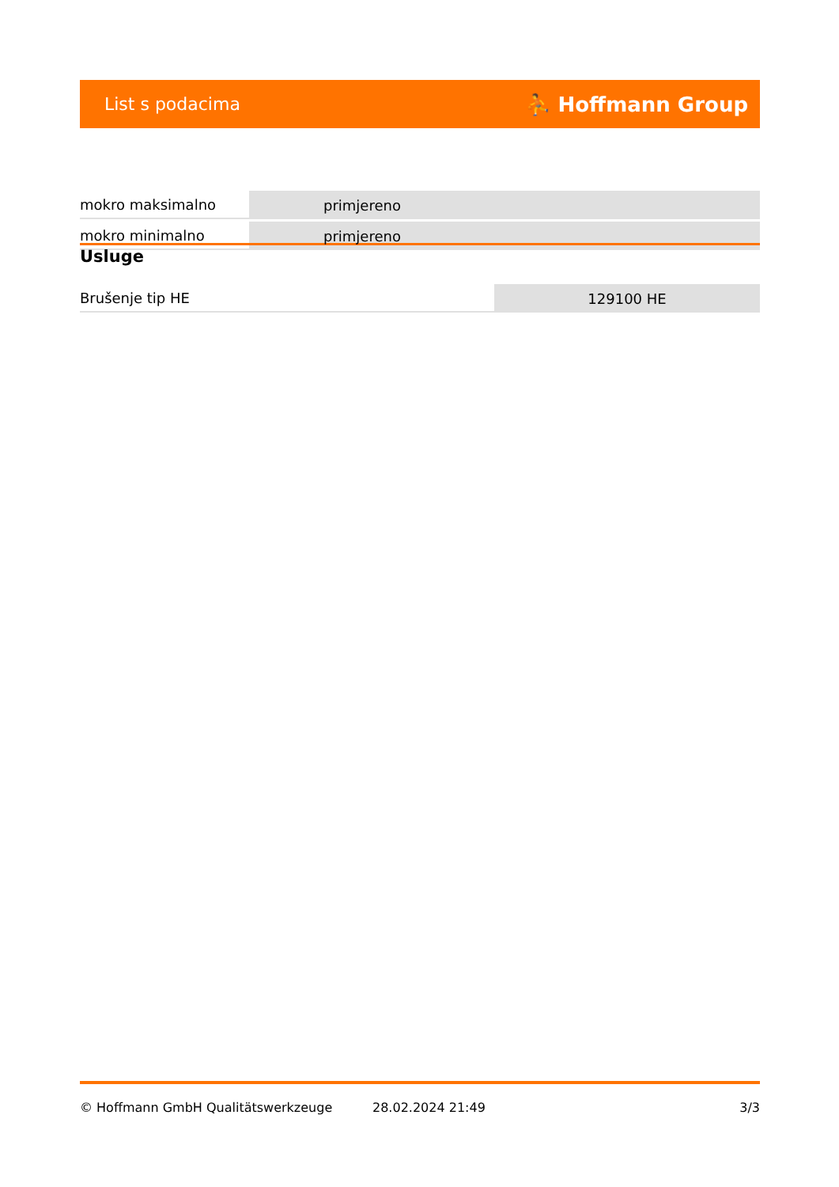List s podacima ⛹ Hoffmann Group
| mokro maksimalno | primjereno |
| mokro minimalno | primjereno |
Usluge
| Brušenje tip HE | 129100 HE |
© Hoffmann GmbH Qualitätswerkzeuge 28.02.2024 21:49 3/3